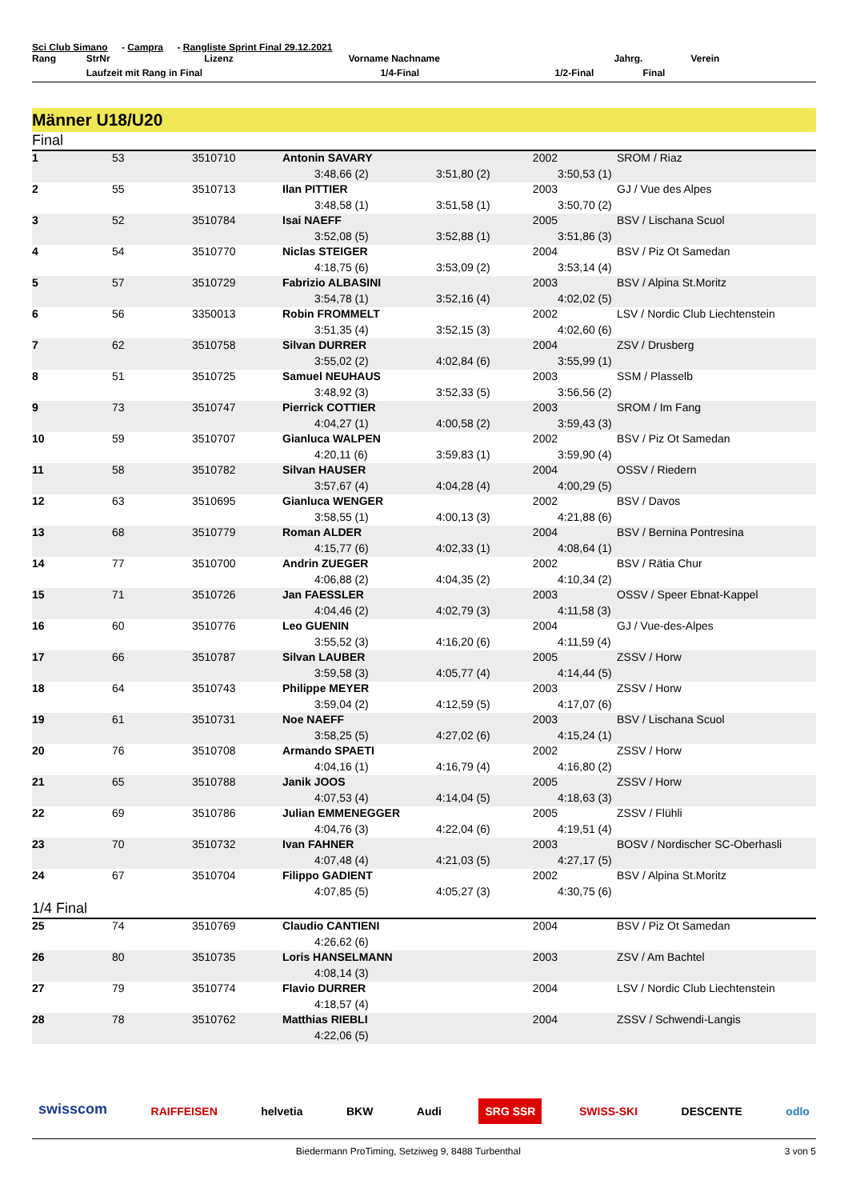Sci Club Simano - Campra - Rangliste Sprint Final 29.12.2021
| Rang | StrNr | Lizenz | Vorname Nachname | Jahrg. | Verein |
| --- | --- | --- | --- | --- | --- |
| | Laufzeit mit Rang in Final | | 1/4-Final | 1/2-Final | Final |
Männer U18/U20
Final
| 1 | 53 | 3510710 | Antonin SAVARY | 2002 | SROM / Riaz |
| | | | 3:48,66 (2) | 3:51,80 (2) | 3:50,53 (1) |
| 2 | 55 | 3510713 | Ilan PITTIER | 2003 | GJ / Vue des Alpes |
| | | | 3:48,58 (1) | 3:51,58 (1) | 3:50,70 (2) |
| 3 | 52 | 3510784 | Isai NAEFF | 2005 | BSV / Lischana Scuol |
| | | | 3:52,08 (5) | 3:52,88 (1) | 3:51,86 (3) |
| 4 | 54 | 3510770 | Niclas STEIGER | 2004 | BSV / Piz Ot Samedan |
| | | | 4:18,75 (6) | 3:53,09 (2) | 3:53,14 (4) |
| 5 | 57 | 3510729 | Fabrizio ALBASINI | 2003 | BSV / Alpina St.Moritz |
| | | | 3:54,78 (1) | 3:52,16 (4) | 4:02,02 (5) |
| 6 | 56 | 3350013 | Robin FROMMELT | 2002 | LSV / Nordic Club Liechtenstein |
| | | | 3:51,35 (4) | 3:52,15 (3) | 4:02,60 (6) |
| 7 | 62 | 3510758 | Silvan DURRER | 2004 | ZSV / Drusberg |
| | | | 3:55,02 (2) | 4:02,84 (6) | 3:55,99 (1) |
| 8 | 51 | 3510725 | Samuel NEUHAUS | 2003 | SSM / Plasselb |
| | | | 3:48,92 (3) | 3:52,33 (5) | 3:56,56 (2) |
| 9 | 73 | 3510747 | Pierrick COTTIER | 2003 | SROM / Im Fang |
| | | | 4:04,27 (1) | 4:00,58 (2) | 3:59,43 (3) |
| 10 | 59 | 3510707 | Gianluca WALPEN | 2002 | BSV / Piz Ot Samedan |
| | | | 4:20,11 (6) | 3:59,83 (1) | 3:59,90 (4) |
| 11 | 58 | 3510782 | Silvan HAUSER | 2004 | OSSV / Riedern |
| | | | 3:57,67 (4) | 4:04,28 (4) | 4:00,29 (5) |
| 12 | 63 | 3510695 | Gianluca WENGER | 2002 | BSV / Davos |
| | | | 3:58,55 (1) | 4:00,13 (3) | 4:21,88 (6) |
| 13 | 68 | 3510779 | Roman ALDER | 2004 | BSV / Bernina Pontresina |
| | | | 4:15,77 (6) | 4:02,33 (1) | 4:08,64 (1) |
| 14 | 77 | 3510700 | Andrin ZUEGER | 2002 | BSV / Rätia Chur |
| | | | 4:06,88 (2) | 4:04,35 (2) | 4:10,34 (2) |
| 15 | 71 | 3510726 | Jan FAESSLER | 2003 | OSSV / Speer Ebnat-Kappel |
| | | | 4:04,46 (2) | 4:02,79 (3) | 4:11,58 (3) |
| 16 | 60 | 3510776 | Leo GUENIN | 2004 | GJ / Vue-des-Alpes |
| | | | 3:55,52 (3) | 4:16,20 (6) | 4:11,59 (4) |
| 17 | 66 | 3510787 | Silvan LAUBER | 2005 | ZSSV / Horw |
| | | | 3:59,58 (3) | 4:05,77 (4) | 4:14,44 (5) |
| 18 | 64 | 3510743 | Philippe MEYER | 2003 | ZSSV / Horw |
| | | | 3:59,04 (2) | 4:12,59 (5) | 4:17,07 (6) |
| 19 | 61 | 3510731 | Noe NAEFF | 2003 | BSV / Lischana Scuol |
| | | | 3:58,25 (5) | 4:27,02 (6) | 4:15,24 (1) |
| 20 | 76 | 3510708 | Armando SPAETI | 2002 | ZSSV / Horw |
| | | | 4:04,16 (1) | 4:16,79 (4) | 4:16,80 (2) |
| 21 | 65 | 3510788 | Janik JOOS | 2005 | ZSSV / Horw |
| | | | 4:07,53 (4) | 4:14,04 (5) | 4:18,63 (3) |
| 22 | 69 | 3510786 | Julian EMMENEGGER | 2005 | ZSSV / Flühli |
| | | | 4:04,76 (3) | 4:22,04 (6) | 4:19,51 (4) |
| 23 | 70 | 3510732 | Ivan FAHNER | 2003 | BOSV / Nordischer SC-Oberhasli |
| | | | 4:07,48 (4) | 4:21,03 (5) | 4:27,17 (5) |
| 24 | 67 | 3510704 | Filippo GADIENT | 2002 | BSV / Alpina St.Moritz |
| | | | 4:07,85 (5) | 4:05,27 (3) | 4:30,75 (6) |
1/4 Final
| 25 | 74 | 3510769 | Claudio CANTIENI | 2004 | BSV / Piz Ot Samedan |
| | | | 4:26,62 (6) | | |
| 26 | 80 | 3510735 | Loris HANSELMANN | 2003 | ZSV / Am Bachtel |
| | | | 4:08,14 (3) | | |
| 27 | 79 | 3510774 | Flavio DURRER | 2004 | LSV / Nordic Club Liechtenstein |
| | | | 4:18,57 (4) | | |
| 28 | 78 | 3510762 | Matthias RIEBLI | 2004 | ZSSV / Schwendi-Langis |
| | | | 4:22,06 (5) | | |
swisscom RAIFFEISEN helvetia BKW Audi SRG SSR SWISS-SKI DESCENTE odlo
Biedermann ProTiming, Setziweg 9, 8488 Turbenthal 3 von 5